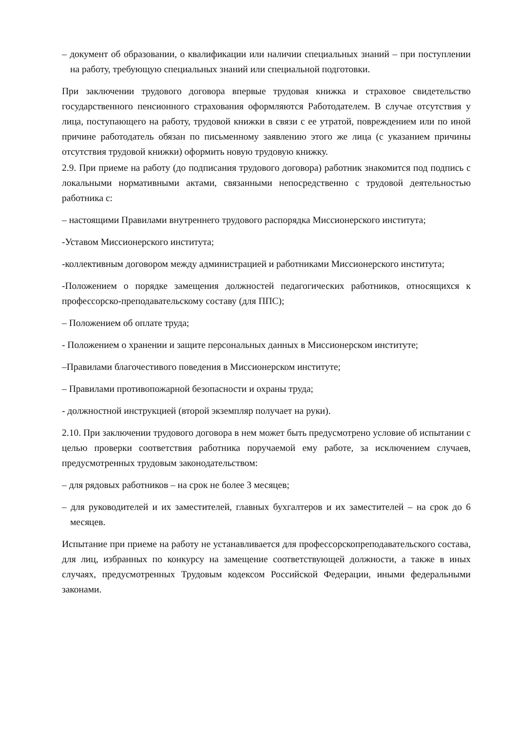– документ об образовании, о квалификации или наличии специальных знаний – при поступлении на работу, требующую специальных знаний или специальной подготовки.
При заключении трудового договора впервые трудовая книжка и страховое свидетельство государственного пенсионного страхования оформляются Работодателем. В случае отсутствия у лица, поступающего на работу, трудовой книжки в связи с ее утратой, повреждением или по иной причине работодатель обязан по письменному заявлению этого же лица (с указанием причины отсутствия трудовой книжки) оформить новую трудовую книжку.
2.9. При приеме на работу (до подписания трудового договора) работник знакомится под подпись с локальными нормативными актами, связанными непосредственно с трудовой деятельностью работника с:
– настоящими Правилами внутреннего трудового распорядка Миссионерского института;
-Уставом Миссионерского института;
-коллективным договором между администрацией и работниками Миссионерского института;
-Положением о порядке замещения должностей педагогических работников, относящихся к профессорско-преподавательскому составу (для ППС);
– Положением об оплате труда;
- Положением о хранении и защите персональных данных в Миссионерском институте;
–Правилами благочестивого поведения в Миссионерском институте;
– Правилами противопожарной безопасности и охраны труда;
- должностной инструкцией (второй экземпляр получает на руки).
2.10. При заключении трудового договора в нем может быть предусмотрено условие об испытании с целью проверки соответствия работника поручаемой ему работе, за исключением случаев, предусмотренных трудовым законодательством:
– для рядовых работников – на срок не более 3 месяцев;
– для руководителей и их заместителей, главных бухгалтеров и их заместителей – на срок до 6 месяцев.
Испытание при приеме на работу не устанавливается для профессорскопреподавательского состава, для лиц, избранных по конкурсу на замещение соответствующей должности, а также в иных случаях, предусмотренных Трудовым кодексом Российской Федерации, иными федеральными законами.